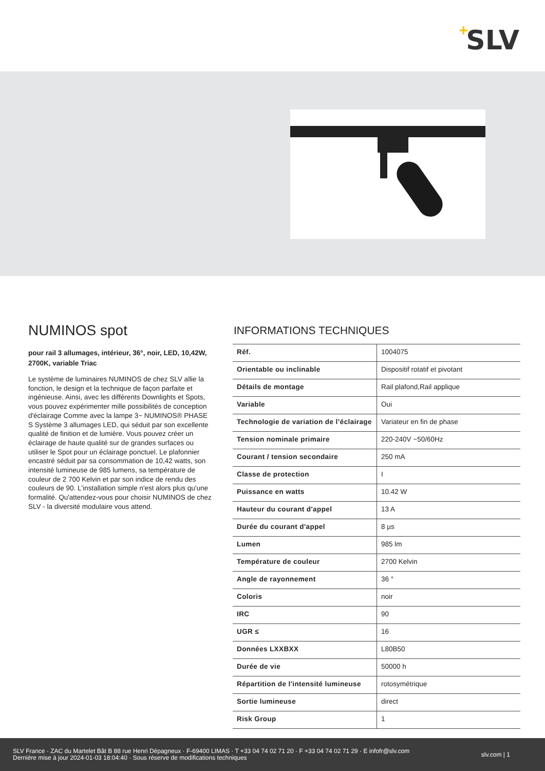+ SLV
NUMINOS spot
pour rail 3 allumages, intérieur, 36°, noir, LED, 10,42W, 2700K, variable Triac
Le système de luminaires NUMINOS de chez SLV allie la fonction, le design et la technique de façon parfaite et ingénieuse. Ainsi, avec les différents Downlights et Spots, vous pouvez expérimenter mille possibilités de conception d'éclairage Comme avec la lampe 3~ NUMINOS® PHASE S Système 3 allumages LED, qui séduit par son excellente qualité de finition et de lumière. Vous pouvez créer un éclairage de haute qualité sur de grandes surfaces ou utiliser le Spot pour un éclairage ponctuel. Le plafonnier encastré séduit par sa consommation de 10,42 watts, son intensité lumineuse de 985 lumens, sa température de couleur de 2 700 Kelvin et par son indice de rendu des couleurs de 90. L'installation simple n'est alors plus qu'une formalité. Qu'attendez-vous pour choisir NUMINOS de chez SLV - la diversité modulaire vous attend.
INFORMATIONS TECHNIQUES
| Réf. | 1004075 |
| Orientable ou inclinable | Dispositif rotatif et pivotant |
| Détails de montage | Rail plafond,Rail applique |
| Variable | Oui |
| Technologie de variation de l’éclairage | Variateur en fin de phase |
| Tension nominale primaire | 220-240V ~50/60Hz |
| Courant / tension secondaire | 250 mA |
| Classe de protection | I |
| Puissance en watts | 10.42 W |
| Hauteur du courant d'appel | 13 A |
| Durée du courant d'appel | 8 µs |
| Lumen | 985 lm |
| Température de couleur | 2700 Kelvin |
| Angle de rayonnement | 36 ° |
| Coloris | noir |
| IRC | 90 |
| UGR ≤ | 16 |
| Données LXXBXX | L80B50 |
| Durée de vie | 50000 h |
| Répartition de l'intensité lumineuse | rotosymétrique |
| Sortie lumineuse | direct |
| Risk Group | 1 |
SLV France · ZAC du Martelet Bât B 88 rue Henri Dépagneux · F-69400 LIMAS · T +33 04 74 02 71 20 · F +33 04 74 02 71 29 · E infofr@slv.com
Dernière mise à jour 2024-01-03 18:04:40 · Sous réserve de modifications techniques
slv.com | 1